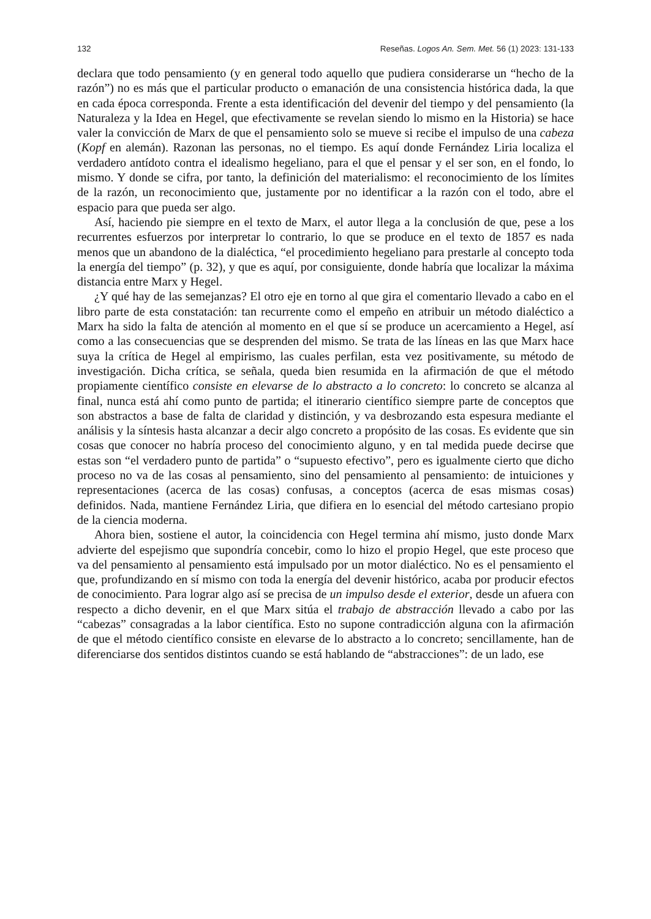132 Reseñas. Logos An. Sem. Met. 56 (1) 2023: 131-133
declara que todo pensamiento (y en general todo aquello que pudiera considerarse un “hecho de la razón”) no es más que el particular producto o emanación de una consistencia histórica dada, la que en cada época corresponda. Frente a esta identificación del devenir del tiempo y del pensamiento (la Naturaleza y la Idea en Hegel, que efectivamente se revelan siendo lo mismo en la Historia) se hace valer la convicción de Marx de que el pensamiento solo se mueve si recibe el impulso de una cabeza (Kopf en alemán). Razonan las personas, no el tiempo. Es aquí donde Fernández Liria localiza el verdadero antídoto contra el idealismo hegeliano, para el que el pensar y el ser son, en el fondo, lo mismo. Y donde se cifra, por tanto, la definición del materialismo: el reconocimiento de los límites de la razón, un reconocimiento que, justamente por no identificar a la razón con el todo, abre el espacio para que pueda ser algo.
Así, haciendo pie siempre en el texto de Marx, el autor llega a la conclusión de que, pese a los recurrentes esfuerzos por interpretar lo contrario, lo que se produce en el texto de 1857 es nada menos que un abandono de la dialéctica, “el procedimiento hegeliano para prestarle al concepto toda la energía del tiempo” (p. 32), y que es aquí, por consiguiente, donde habría que localizar la máxima distancia entre Marx y Hegel.
¿Y qué hay de las semejanzas? El otro eje en torno al que gira el comentario llevado a cabo en el libro parte de esta constatación: tan recurrente como el empeño en atribuir un método dialéctico a Marx ha sido la falta de atención al momento en el que sí se produce un acercamiento a Hegel, así como a las consecuencias que se desprenden del mismo. Se trata de las líneas en las que Marx hace suya la crítica de Hegel al empirismo, las cuales perfilan, esta vez positivamente, su método de investigación. Dicha crítica, se señala, queda bien resumida en la afirmación de que el método propiamente científico consiste en elevarse de lo abstracto a lo concreto: lo concreto se alcanza al final, nunca está ahí como punto de partida; el itinerario científico siempre parte de conceptos que son abstractos a base de falta de claridad y distinción, y va desbrozando esta espesura mediante el análisis y la síntesis hasta alcanzar a decir algo concreto a propósito de las cosas. Es evidente que sin cosas que conocer no habría proceso del conocimiento alguno, y en tal medida puede decirse que estas son “el verdadero punto de partida” o “supuesto efectivo”, pero es igualmente cierto que dicho proceso no va de las cosas al pensamiento, sino del pensamiento al pensamiento: de intuiciones y representaciones (acerca de las cosas) confusas, a conceptos (acerca de esas mismas cosas) definidos. Nada, mantiene Fernández Liria, que difiera en lo esencial del método cartesiano propio de la ciencia moderna.
Ahora bien, sostiene el autor, la coincidencia con Hegel termina ahí mismo, justo donde Marx advierte del espejismo que supondría concebir, como lo hizo el propio Hegel, que este proceso que va del pensamiento al pensamiento está impulsado por un motor dialéctico. No es el pensamiento el que, profundizando en sí mismo con toda la energía del devenir histórico, acaba por producir efectos de conocimiento. Para lograr algo así se precisa de un impulso desde el exterior, desde un afuera con respecto a dicho devenir, en el que Marx sitúa el trabajo de abstracción llevado a cabo por las “cabezas” consagradas a la labor científica. Esto no supone contradicción alguna con la afirmación de que el método científico consiste en elevarse de lo abstracto a lo concreto; sencillamente, han de diferenciarse dos sentidos distintos cuando se está hablando de “abstracciones”: de un lado, ese